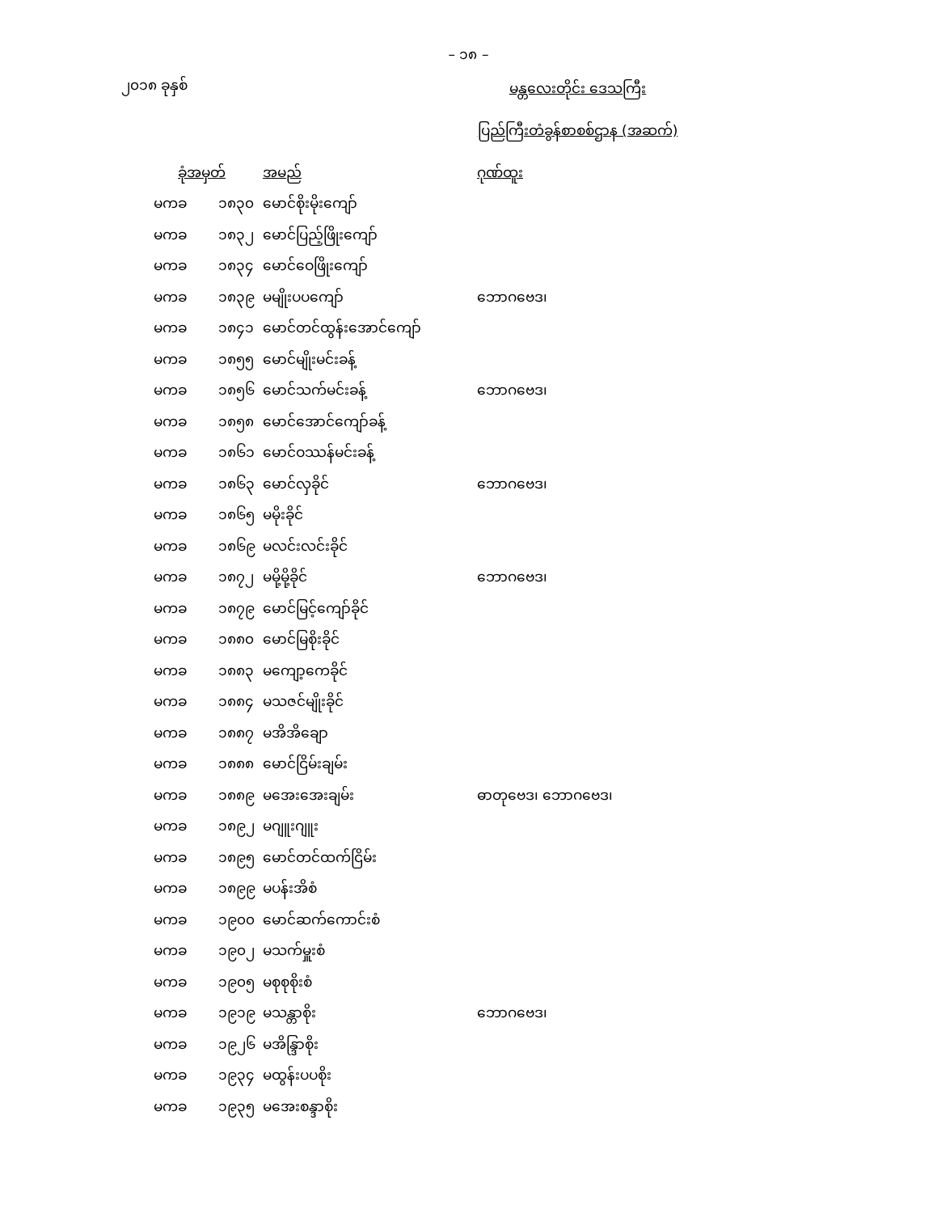– ၁၈ –
၂၀၁၈ ခုနှစ်
မန္တလေးတိုင်း ဒေသကြီး
ပြည်ကြီးတံခွန်စာစစ်ဌာန (အဆက်)
| ခုံအမှတ် | | အမည် | ဂုဏ်ထူး |
| --- | --- | --- | --- |
| မကခ | ၁၈၃၀ | မောင်စိုးမိုးကျော် | |
| မကခ | ၁၈၃၂ | မောင်ပြည့်ဖြိုးကျော် | |
| မကခ | ၁၈၃၄ | မောင်ဝေဖြိုးကျော် | |
| မကခ | ၁၈၃၉ | မမျိုးပပကျော် | ဘောဂဗေဒ၊ |
| မကခ | ၁၈၄၁ | မောင်တင်ထွန်းအောင်ကျော် | |
| မကခ | ၁၈၅၅ | မောင်မျိုးမင်းခန့် | |
| မကခ | ၁၈၅၆ | မောင်သက်မင်းခန့် | ဘောဂဗေဒ၊ |
| မကခ | ၁၈၅၈ | မောင်အောင်ကျော်ခန့် | |
| မကခ | ၁၈၆၁ | မောင်ဝဿန်မင်းခန့် | |
| မကခ | ၁၈၆၃ | မောင်လှခိုင် | ဘောဂဗေဒ၊ |
| မကခ | ၁၈၆၅ | မမိုးခိုင် | |
| မကခ | ၁၈၆၉ | မလင်းလင်းခိုင် | |
| မကခ | ၁၈၇၂ | မမို့မို့ခိုင် | ဘောဂဗေဒ၊ |
| မကခ | ၁၈၇၉ | မောင်မြင့်ကျော်ခိုင် | |
| မကခ | ၁၈၈၀ | မောင်မြစိုးခိုင် | |
| မကခ | ၁၈၈၃ | မကျော့ကေခိုင် | |
| မကခ | ၁၈၈၄ | မသဇင်မျိုးခိုင် | |
| မကခ | ၁၈၈၇ | မအိအိချော | |
| မကခ | ၁၈၈၈ | မောင်ငြိမ်းချမ်း | |
| မကခ | ၁၈၈၉ | မအေးအေးချမ်း | ဓာတုဗေဒ၊ ဘောဂဗေဒ၊ |
| မကခ | ၁၈၉၂ | မဂျူးဂျူး | |
| မကခ | ၁၈၉၅ | မောင်တင်ထက်ငြိမ်း | |
| မကခ | ၁၈၉၉ | မပန်းအိစံ | |
| မကခ | ၁၉၀၀ | မောင်ဆက်ကောင်းစံ | |
| မကခ | ၁၉၀၂ | မသက်မှူးစံ | |
| မကခ | ၁၉၀၅ | မစုစုစိုးစံ | |
| မကခ | ၁၉၁၉ | မသန္တာစိုး | ဘောဂဗေဒ၊ |
| မကခ | ၁၉၂၆ | မအိန္ဒြာစိုး | |
| မကခ | ၁၉၃၄ | မထွန်းပပစိုး | |
| မကခ | ၁၉၃၅ | မအေးစန္ဒာစိုး | |